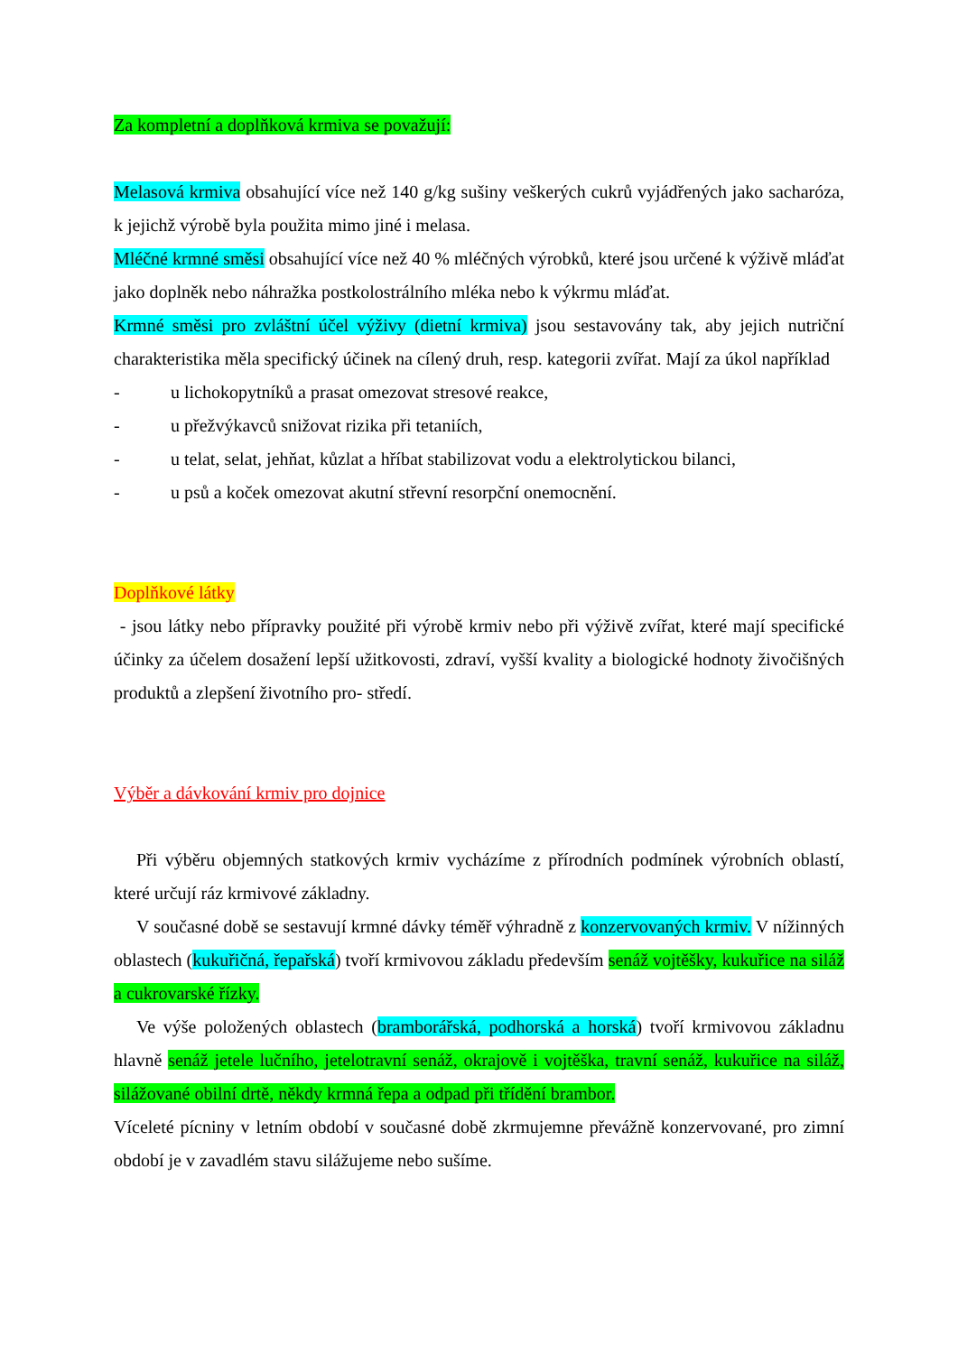Za kompletní a doplňková krmiva se považují:
Melasová krmiva obsahující více než 140 g/kg sušiny veškerých cukrů vyjádřených jako sacharóza, k jejichž výrobě byla použita mimo jiné i melasa.
Mléčné krmné směsi obsahující více než 40 % mléčných výrobků, které jsou určené k výživě mláďat jako doplněk nebo náhražka postkolostrálního mléka nebo k výkrmu mláďat.
Krmné směsi pro zvláštní účel výživy (dietní krmiva) jsou sestavovány tak, aby jejich nutriční charakteristika měla specifický účinek na cílený druh, resp. kategorii zvířat. Mají za úkol například
- u lichokopytníků a prasat omezovat stresové reakce,
- u přežvýkavců snižovat rizika při tetaniích,
- u telat, selat, jehňat, kůzlat a hříbat stabilizovat vodu a elektrolytickou bilanci,
- u psů a koček omezovat akutní střevní resorpční onemocnění.
Doplňkové látky
- jsou látky nebo přípravky použité při výrobě krmiv nebo při výživě zvířat, které mají specifické účinky za účelem dosažení lepší užitkovosti, zdraví, vyšší kvality a biologické hodnoty živočišných produktů a zlepšení životního pro- středí.
Výběr a dávkování krmiv pro dojnice
Při výběru objemných statkových krmiv vycházíme z přírodních podmínek výrobních oblastí, které určují ráz krmivové základny.
V současné době se sestavují krmné dávky téměř výhradně z konzervovaných krmiv. V nížinných oblastech (kukuřičná, řepařská) tvoří krmivovou základu především senáž vojtěšky, kukuřice na siláž a cukrovarské řízky.
Ve výše položených oblastech (bramborářská, podhorská a horská) tvoří krmivovou základnu hlavně senáž jetele lučního, jetelotravní senáž, okrajově i vojtěška, travní senáž, kukuřice na siláž, silážované obilní drtě, někdy krmná řepa a odpad při třídění brambor.
Víceleté pícniny v letním období v současné době zkrmujemne převážně konzervované, pro zimní období je v zavadlém stavu silážujeme nebo sušíme.